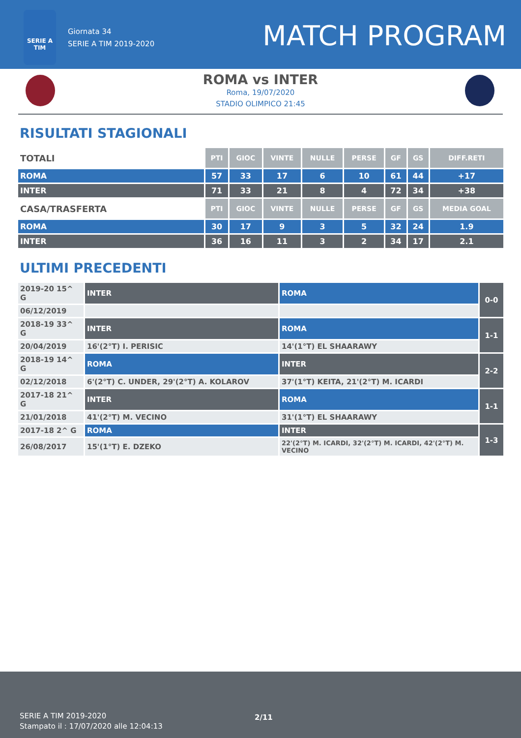SERIE A
TIM
Giornata 34
SERIE A TIM 2019-2020
MATCH PROGRAM
ROMA vs INTER
Roma, 19/07/2020
STADIO OLIMPICO 21:45
RISULTATI STAGIONALI
| TOTALI | PTI | GIOC | VINTE | NULLE | PERSE | GF | GS | DIFF.RETI |
| --- | --- | --- | --- | --- | --- | --- | --- | --- |
| ROMA | 57 | 33 | 17 | 6 | 10 | 61 | 44 | +17 |
| INTER | 71 | 33 | 21 | 8 | 4 | 72 | 34 | +38 |
| CASA/TRASFERTA | PTI | GIOC | VINTE | NULLE | PERSE | GF | GS | MEDIA GOAL |
| ROMA | 30 | 17 | 9 | 3 | 5 | 32 | 24 | 1.9 |
| INTER | 36 | 16 | 11 | 3 | 2 | 34 | 17 | 2.1 |
ULTIMI PRECEDENTI
| 2019-20 15^ G | INTER | ROMA | 0-0 |
| 06/12/2019 | | | |
| 2018-19 33^ G | INTER | ROMA | 1-1 |
| 20/04/2019 | 16'(2°T) I. PERISIC | 14'(1°T) EL SHAARAWY | |
| 2018-19 14^ G | ROMA | INTER | 2-2 |
| 02/12/2018 | 6'(2°T) C. UNDER, 29'(2°T) A. KOLAROV | 37'(1°T) KEITA, 21'(2°T) M. ICARDI | |
| 2017-18 21^ G | INTER | ROMA | 1-1 |
| 21/01/2018 | 41'(2°T) M. VECINO | 31'(1°T) EL SHAARAWY | |
| 2017-18 2^ G | ROMA | INTER | 1-3 |
| 26/08/2017 | 15'(1°T) E. DZEKO | 22'(2°T) M. ICARDI, 32'(2°T) M. ICARDI, 42'(2°T) M. VECINO | |
SERIE A TIM 2019-2020
Stampato il : 17/07/2020 alle 12:04:13
2/11